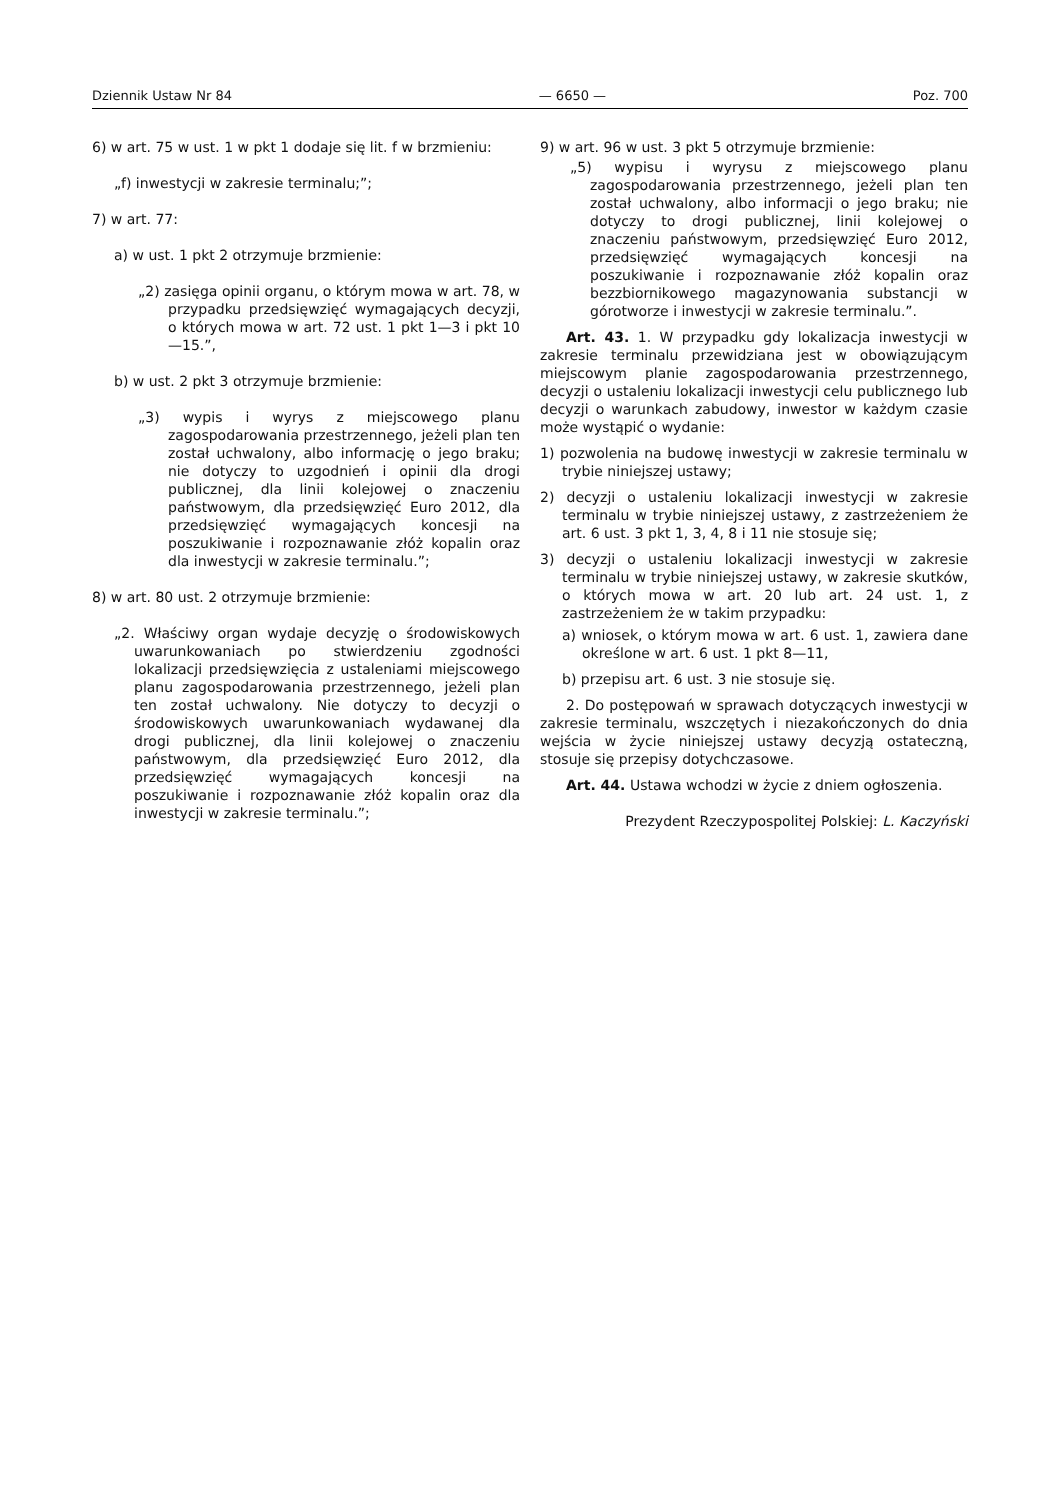Dziennik Ustaw Nr 84 — 6650 — Poz. 700
6) w art. 75 w ust. 1 w pkt 1 dodaje się lit. f w brzmieniu:
„f) inwestycji w zakresie terminalu;”;
7) w art. 77:
a) w ust. 1 pkt 2 otrzymuje brzmienie:
„2) zasięga opinii organu, o którym mowa w art. 78, w przypadku przedsięwzięć wymagających decyzji, o których mowa w art. 72 ust. 1 pkt 1—3 i pkt 10—15.”,
b) w ust. 2 pkt 3 otrzymuje brzmienie:
„3) wypis i wyrys z miejscowego planu zagospodarowania przestrzennego, jeżeli plan ten został uchwalony, albo informację o jego braku; nie dotyczy to uzgodnień i opinii dla drogi publicznej, dla linii kolejowej o znaczeniu państwowym, dla przedsięwzięć Euro 2012, dla przedsięwzięć wymagających koncesji na poszukiwanie i rozpoznawanie złóż kopalin oraz dla inwestycji w zakresie terminalu.”;
8) w art. 80 ust. 2 otrzymuje brzmienie:
„2. Właściwy organ wydaje decyzję o środowiskowych uwarunkowaniach po stwierdzeniu zgodności lokalizacji przedsięwzięcia z ustaleniami miejscowego planu zagospodarowania przestrzennego, jeżeli plan ten został uchwalony. Nie dotyczy to decyzji o środowiskowych uwarunkowaniach wydawanej dla drogi publicznej, dla linii kolejowej o znaczeniu państwowym, dla przedsięwzięć Euro 2012, dla przedsięwzięć wymagających koncesji na poszukiwanie i rozpoznawanie złóż kopalin oraz dla inwestycji w zakresie terminalu.”;
9) w art. 96 w ust. 3 pkt 5 otrzymuje brzmienie:
„5) wypisu i wyrysu z miejscowego planu zagospodarowania przestrzennego, jeżeli plan ten został uchwalony, albo informacji o jego braku; nie dotyczy to drogi publicznej, linii kolejowej o znaczeniu państwowym, przedsięwzięć Euro 2012, przedsięwzięć wymagających koncesji na poszukiwanie i rozpoznawanie złóż kopalin oraz bezzbiornikowego magazynowania substancji w górotworze i inwestycji w zakresie terminalu.”.
Art. 43. 1. W przypadku gdy lokalizacja inwestycji w zakresie terminalu przewidziana jest w obowiązującym miejscowym planie zagospodarowania przestrzennego, decyzji o ustaleniu lokalizacji inwestycji celu publicznego lub decyzji o warunkach zabudowy, inwestor w każdym czasie może wystąpić o wydanie:
1) pozwolenia na budowę inwestycji w zakresie terminalu w trybie niniejszej ustawy;
2) decyzji o ustaleniu lokalizacji inwestycji w zakresie terminalu w trybie niniejszej ustawy, z zastrzeżeniem że art. 6 ust. 3 pkt 1, 3, 4, 8 i 11 nie stosuje się;
3) decyzji o ustaleniu lokalizacji inwestycji w zakresie terminalu w trybie niniejszej ustawy, w zakresie skutków, o których mowa w art. 20 lub art. 24 ust. 1, z zastrzeżeniem że w takim przypadku:
a) wniosek, o którym mowa w art. 6 ust. 1, zawiera dane określone w art. 6 ust. 1 pkt 8—11,
b) przepisu art. 6 ust. 3 nie stosuje się.
2. Do postępowań w sprawach dotyczących inwestycji w zakresie terminalu, wszczętych i niezakończonych do dnia wejścia w życie niniejszej ustawy decyzją ostateczną, stosuje się przepisy dotychczasowe.
Art. 44. Ustawa wchodzi w życie z dniem ogłoszenia.
Prezydent Rzeczypospolitej Polskiej: L. Kaczyński